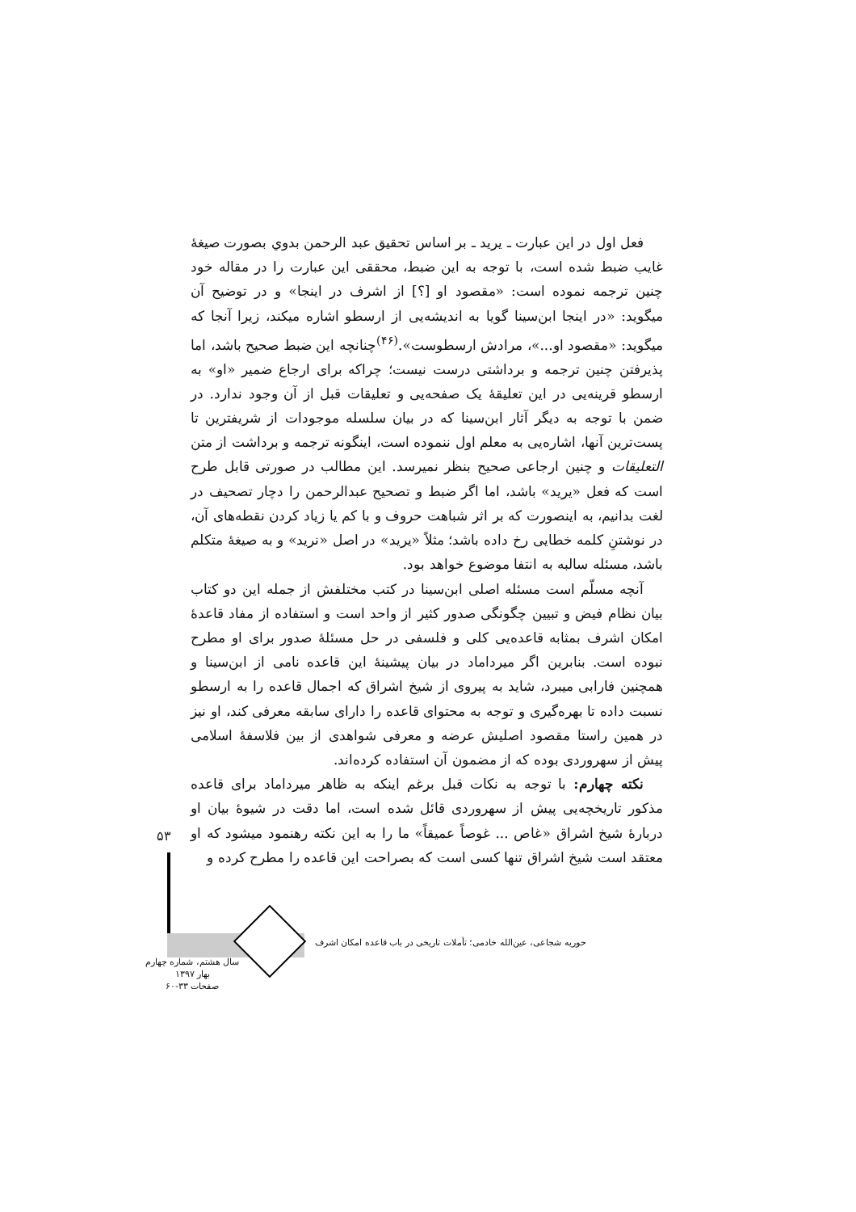فعل اول در این عبارت ـ یرید ـ بر اساس تحقیق عبد الرحمن بدوي بصورت صیغهٔ غایب ضبط شده است، با توجه به این ضبط، محققی این عبارت را در مقاله خود چنین ترجمه نموده است: «مقصود او [؟] از اشرف در اینجا» و در توضیح آن میگوید: «در اینجا ابن‌سینا گویا به اندیشه‌یی از ارسطو اشاره میکند، زیرا آنجا که میگوید: «مقصود او...»، مرادش ارسطوست».<sup>(۴۶)</sup>چنانچه این ضبط صحیح باشد، اما پذیرفتن چنین ترجمه و برداشتی درست نیست؛ چراکه برای ارجاع ضمیر «او» به ارسطو قرینه‌یی در این تعلیقهٔ یک صفحه‌یی و تعلیقات قبل از آن وجود ندارد. در ضمن با توجه به دیگر آثار ابن‌سینا که در بیان سلسله موجودات از شریفترین تا پست‌ترین آنها، اشاره‌یی به معلم اول ننموده است، اینگونه ترجمه و برداشت از متن التعلیقات و چنین ارجاعی صحیح بنظر نمیرسد. این مطالب در صورتی قابل طرح است که فعل «یرید» باشد، اما اگر ضبط و تصحیح عبدالرحمن را دچار تصحیف در لغت بدانیم، به اینصورت که بر اثر شباهت حروف و با کم یا زیاد کردن نقطه‌های آن، در نوشتنِ کلمه خطایی رخ داده باشد؛ مثلاً «یرید» در اصل «نرید» و به صیغهٔ متکلم باشد، مسئله سالبه به انتفا موضوع خواهد بود.
آنچه مسلّم است مسئله اصلی ابن‌سینا در کتب مختلفش از جمله این دو کتاب بیان نظام فیض و تبیین چگونگی صدور کثیر از واحد است و استفاده از مفاد قاعدهٔ امکان اشرف بمثابه قاعده‌یی کلی و فلسفی در حل مسئلهٔ صدور برای او مطرح نبوده است. بنابرین اگر میرداماد در بیان پیشینهٔ این قاعده نامی از ابن‌سینا و همچنین فارابی میبرد، شاید به پیروی از شیخ اشراق که اجمال قاعده را به ارسطو نسبت داده تا بهره‌گیری و توجه به محتوای قاعده را دارای سابقه معرفی کند، او نیز در همین راستا مقصود اصلیش عرضه و معرفی شواهدی از بین فلاسفهٔ اسلامی پیش از سهروردی بوده که از مضمون آن استفاده کرده‌اند.
نکته چهارم: با توجه به نکات قبل برغم اینکه به ظاهر میرداماد برای قاعده مذکور تاریخچه‌یی پیش از سهروردی قائل شده است، اما دقت در شیوهٔ بیان او دربارهٔ شیخ اشراق «غاص ... غوصاً عمیقاً» ما را به این نکته رهنمود میشود که او معتقد است شیخ اشراق تنها کسی است که بصراحت این قاعده را مطرح کرده و
۵۳
حوریه شجاعی، عین‌الله خادمی؛ تأملات تاریخی در باب قاعده امکان اشرف
سال هشتم، شماره چهارم
بهار ۱۳۹۷
صفحات ۳۳-۶۰